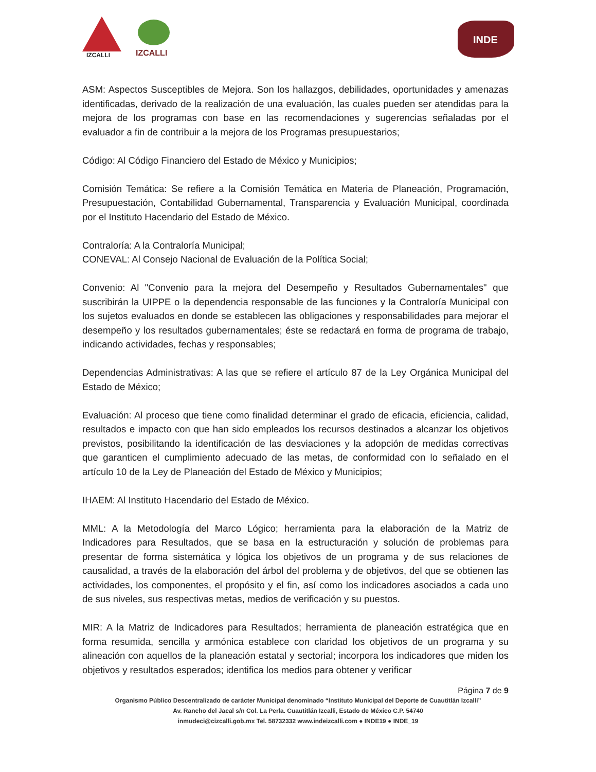IZCALLI IZCALLI
INDE
ASM: Aspectos Susceptibles de Mejora. Son los hallazgos, debilidades, oportunidades y amenazas identificadas, derivado de la realización de una evaluación, las cuales pueden ser atendidas para la mejora de los programas con base en las recomendaciones y sugerencias señaladas por el evaluador a fin de contribuir a la mejora de los Programas presupuestarios;
Código: Al Código Financiero del Estado de México y Municipios;
Comisión Temática: Se refiere a la Comisión Temática en Materia de Planeación, Programación, Presupuestación, Contabilidad Gubernamental, Transparencia y Evaluación Municipal, coordinada por el Instituto Hacendario del Estado de México.
Contraloría: A la Contraloría Municipal;
CONEVAL: Al Consejo Nacional de Evaluación de la Política Social;
Convenio: Al "Convenio para la mejora del Desempeño y Resultados Gubernamentales" que suscribirán la UIPPE o la dependencia responsable de las funciones y la Contraloría Municipal con los sujetos evaluados en donde se establecen las obligaciones y responsabilidades para mejorar el desempeño y los resultados gubernamentales; éste se redactará en forma de programa de trabajo, indicando actividades, fechas y responsables;
Dependencias Administrativas: A las que se refiere el artículo 87 de la Ley Orgánica Municipal del Estado de México;
Evaluación: Al proceso que tiene como finalidad determinar el grado de eficacia, eficiencia, calidad, resultados e impacto con que han sido empleados los recursos destinados a alcanzar los objetivos previstos, posibilitando la identificación de las desviaciones y la adopción de medidas correctivas que garanticen el cumplimiento adecuado de las metas, de conformidad con lo señalado en el artículo 10 de la Ley de Planeación del Estado de México y Municipios;
IHAEM: Al Instituto Hacendario del Estado de México.
MML: A la Metodología del Marco Lógico; herramienta para la elaboración de la Matriz de Indicadores para Resultados, que se basa en la estructuración y solución de problemas para presentar de forma sistemática y lógica los objetivos de un programa y de sus relaciones de causalidad, a través de la elaboración del árbol del problema y de objetivos, del que se obtienen las actividades, los componentes, el propósito y el fin, así como los indicadores asociados a cada uno de sus niveles, sus respectivas metas, medios de verificación y su puestos.
MIR: A la Matriz de Indicadores para Resultados; herramienta de planeación estratégica que en forma resumida, sencilla y armónica establece con claridad los objetivos de un programa y su alineación con aquellos de la planeación estatal y sectorial; incorpora los indicadores que miden los objetivos y resultados esperados; identifica los medios para obtener y verificar
Página 7 de 9
Organismo Público Descentralizado de carácter Municipal denominado “Instituto Municipal del Deporte de Cuautitlán Izcalli”
Av. Rancho del Jacal s/n Col. La Perla. Cuautitlán Izcalli, Estado de México C.P. 54740
inmudeci@cizcalli.gob.mx Tel. 58732332 www.indeizcalli.com ● INDE19 ● INDE_19